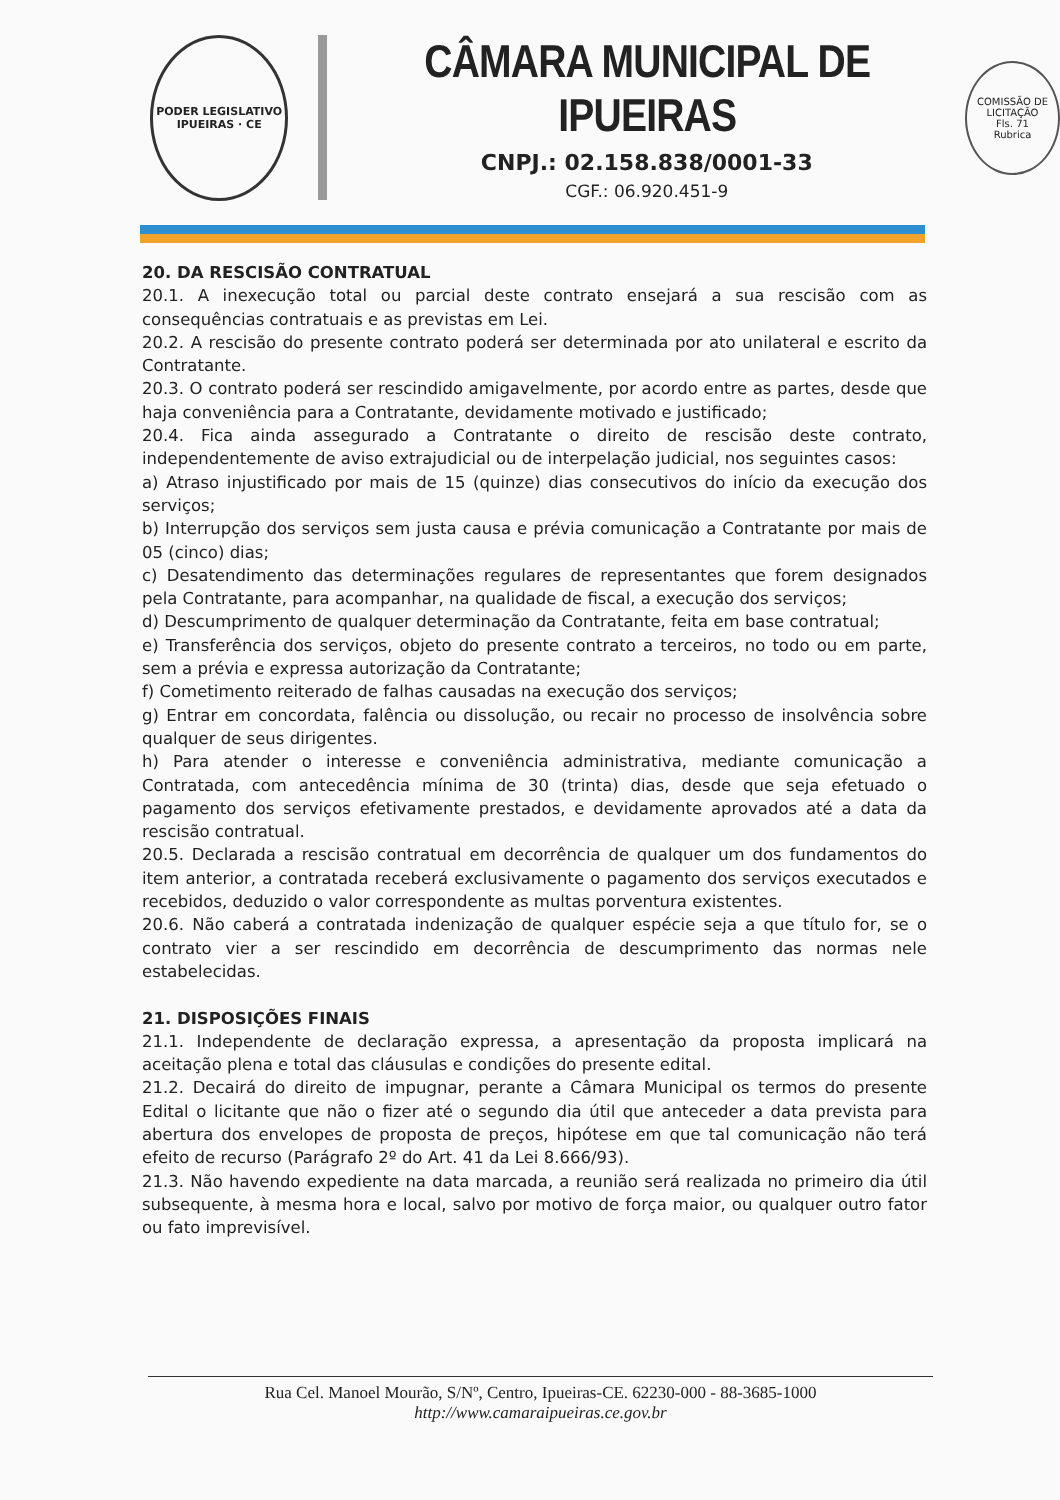PODER LEGISLATIVO
IPUEIRAS · CE
CÂMARA MUNICIPAL DE IPUEIRAS
CNPJ.: 02.158.838/0001-33
CGF.: 06.920.451-9
COMISSÃO DE LICITAÇÃO
Fls. 71
Rubrica
20. DA RESCISÃO CONTRATUAL
20.1. A inexecução total ou parcial deste contrato ensejará a sua rescisão com as consequências contratuais e as previstas em Lei.
20.2. A rescisão do presente contrato poderá ser determinada por ato unilateral e escrito da Contratante.
20.3. O contrato poderá ser rescindido amigavelmente, por acordo entre as partes, desde que haja conveniência para a Contratante, devidamente motivado e justificado;
20.4. Fica ainda assegurado a Contratante o direito de rescisão deste contrato, independentemente de aviso extrajudicial ou de interpelação judicial, nos seguintes casos:
a) Atraso injustificado por mais de 15 (quinze) dias consecutivos do início da execução dos serviços;
b) Interrupção dos serviços sem justa causa e prévia comunicação a Contratante por mais de 05 (cinco) dias;
c) Desatendimento das determinações regulares de representantes que forem designados pela Contratante, para acompanhar, na qualidade de fiscal, a execução dos serviços;
d) Descumprimento de qualquer determinação da Contratante, feita em base contratual;
e) Transferência dos serviços, objeto do presente contrato a terceiros, no todo ou em parte, sem a prévia e expressa autorização da Contratante;
f) Cometimento reiterado de falhas causadas na execução dos serviços;
g) Entrar em concordata, falência ou dissolução, ou recair no processo de insolvência sobre qualquer de seus dirigentes.
h) Para atender o interesse e conveniência administrativa, mediante comunicação a Contratada, com antecedência mínima de 30 (trinta) dias, desde que seja efetuado o pagamento dos serviços efetivamente prestados, e devidamente aprovados até a data da rescisão contratual.
20.5. Declarada a rescisão contratual em decorrência de qualquer um dos fundamentos do item anterior, a contratada receberá exclusivamente o pagamento dos serviços executados e recebidos, deduzido o valor correspondente as multas porventura existentes.
20.6. Não caberá a contratada indenização de qualquer espécie seja a que título for, se o contrato vier a ser rescindido em decorrência de descumprimento das normas nele estabelecidas.
21. DISPOSIÇÕES FINAIS
21.1. Independente de declaração expressa, a apresentação da proposta implicará na aceitação plena e total das cláusulas e condições do presente edital.
21.2. Decairá do direito de impugnar, perante a Câmara Municipal os termos do presente Edital o licitante que não o fizer até o segundo dia útil que anteceder a data prevista para abertura dos envelopes de proposta de preços, hipótese em que tal comunicação não terá efeito de recurso (Parágrafo 2º do Art. 41 da Lei 8.666/93).
21.3. Não havendo expediente na data marcada, a reunião será realizada no primeiro dia útil subsequente, à mesma hora e local, salvo por motivo de força maior, ou qualquer outro fator ou fato imprevisível.
Rua Cel. Manoel Mourão, S/Nº, Centro, Ipueiras-CE. 62230-000 - 88-3685-1000
http://www.camaraipueiras.ce.gov.br